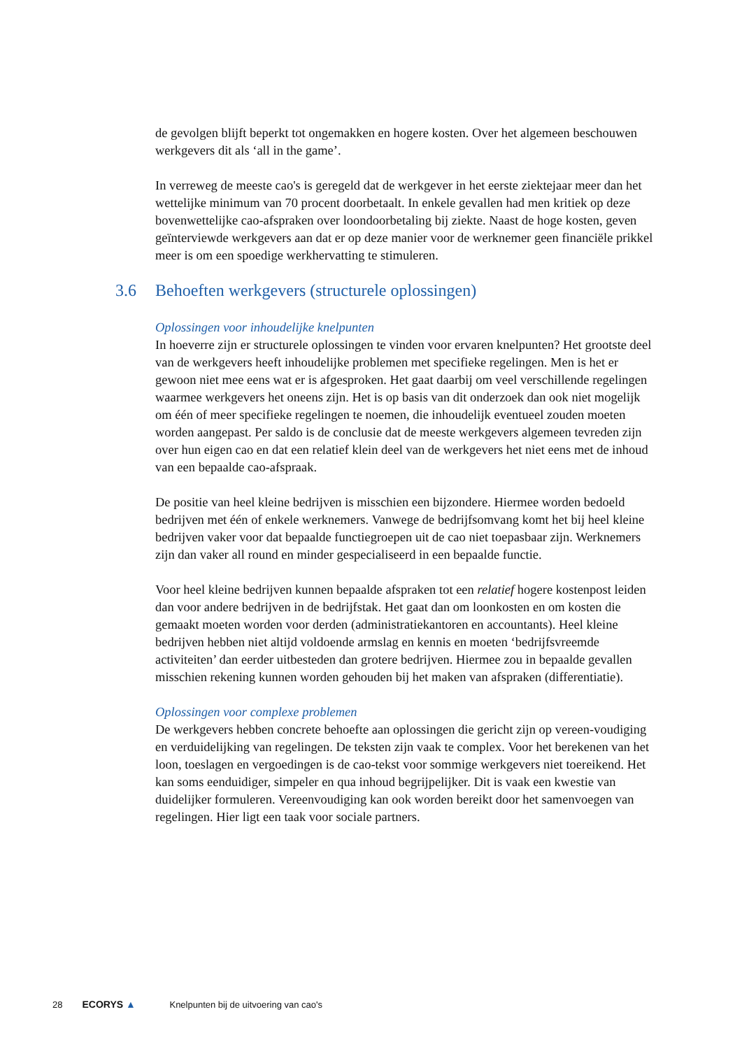de gevolgen blijft beperkt tot ongemakken en hogere kosten. Over het algemeen beschouwen werkgevers dit als ‘all in the game’.
In verreweg de meeste cao's is geregeld dat de werkgever in het eerste ziektejaar meer dan het wettelijke minimum van 70 procent doorbetaalt. In enkele gevallen had men kritiek op deze bovenwettelijke cao-afspraken over loondoorbetaling bij ziekte. Naast de hoge kosten, geven geïnterviewde werkgevers aan dat er op deze manier voor de werknemer geen financiële prikkel meer is om een spoedige werkhervatting te stimuleren.
3.6 Behoeften werkgevers (structurele oplossingen)
Oplossingen voor inhoudelijke knelpunten
In hoeverre zijn er structurele oplossingen te vinden voor ervaren knelpunten? Het grootste deel van de werkgevers heeft inhoudelijke problemen met specifieke regelingen. Men is het er gewoon niet mee eens wat er is afgesproken. Het gaat daarbij om veel verschillende regelingen waarmee werkgevers het oneens zijn. Het is op basis van dit onderzoek dan ook niet mogelijk om één of meer specifieke regelingen te noemen, die inhoudelijk eventueel zouden moeten worden aangepast. Per saldo is de conclusie dat de meeste werkgevers algemeen tevreden zijn over hun eigen cao en dat een relatief klein deel van de werkgevers het niet eens met de inhoud van een bepaalde cao-afspraak.
De positie van heel kleine bedrijven is misschien een bijzondere. Hiermee worden bedoeld bedrijven met één of enkele werknemers. Vanwege de bedrijfsomvang komt het bij heel kleine bedrijven vaker voor dat bepaalde functiegroepen uit de cao niet toepasbaar zijn. Werknemers zijn dan vaker all round en minder gespecialiseerd in een bepaalde functie.
Voor heel kleine bedrijven kunnen bepaalde afspraken tot een relatief hogere kostenpost leiden dan voor andere bedrijven in de bedrijfstak. Het gaat dan om loonkosten en om kosten die gemaakt moeten worden voor derden (administratiekantoren en accountants). Heel kleine bedrijven hebben niet altijd voldoende armslag en kennis en moeten ‘bedrijfsvreemde activiteiten’ dan eerder uitbesteden dan grotere bedrijven. Hiermee zou in bepaalde gevallen misschien rekening kunnen worden gehouden bij het maken van afspraken (differentiatie).
Oplossingen voor complexe problemen
De werkgevers hebben concrete behoefte aan oplossingen die gericht zijn op vereen-voudiging en verduidelijking van regelingen. De teksten zijn vaak te complex. Voor het berekenen van het loon, toeslagen en vergoedingen is de cao-tekst voor sommige werkgevers niet toereikend. Het kan soms eenduidiger, simpeler en qua inhoud begrijpelijker. Dit is vaak een kwestie van duidelijker formuleren. Vereenvoudiging kan ook worden bereikt door het samenvoegen van regelingen. Hier ligt een taak voor sociale partners.
28 ECORYS ▲ Knelpunten bij de uitvoering van cao's